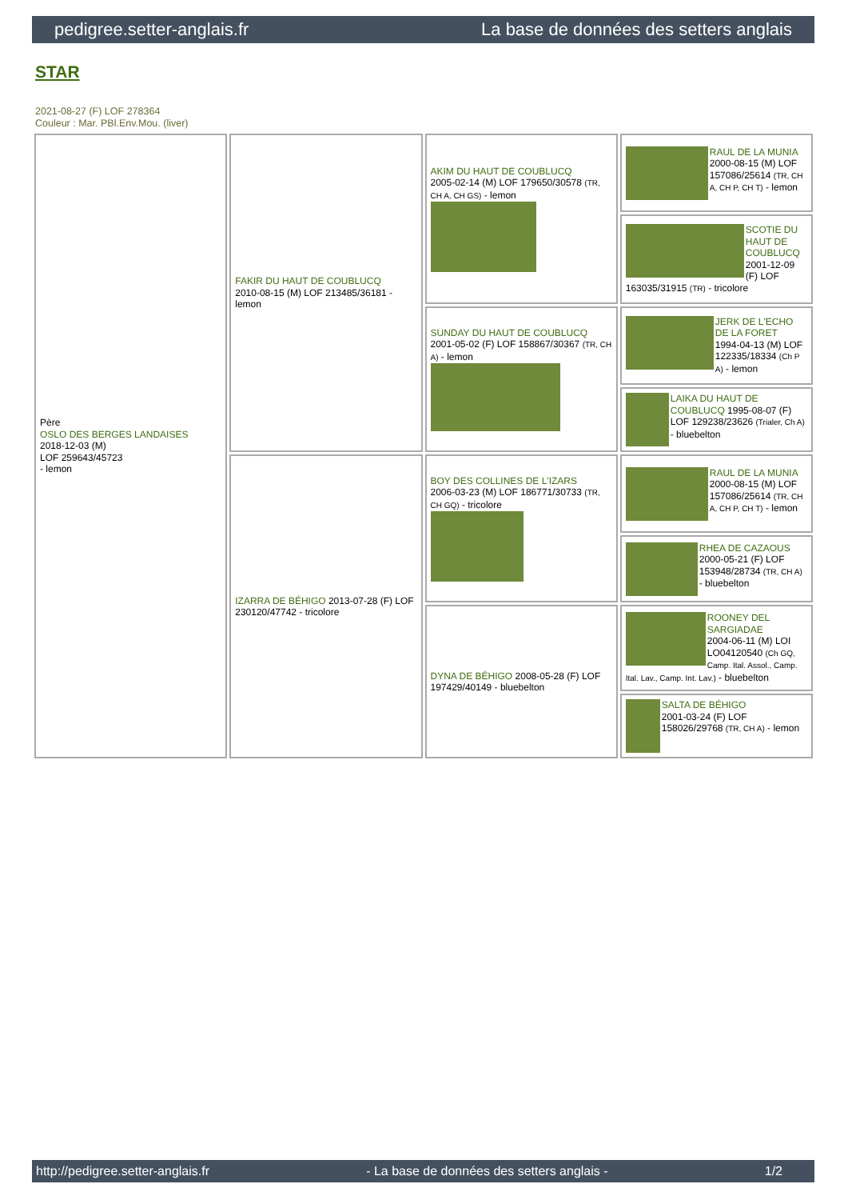pedigree.setter-anglais.fr La base de données des setters anglais
STAR
2021-08-27 (F) LOF 278364
Couleur : Mar. PBl.Env.Mou. (liver)
| Père OSLO DES BERGES LANDAISES 2018-12-03 (M) LOF 259643/45723 - lemon | FAKIR DU HAUT DE COUBLUCQ 2010-08-15 (M) LOF 213485/36181 - lemon | AKIM DU HAUT DE COUBLUCQ 2005-02-14 (M) LOF 179650/30578 (TR, CH A, CH GS) - lemon | RAUL DE LA MUNIA 2000-08-15 (M) LOF 157086/25614 (TR, CH A, CH P, CH T) - lemon |
| | | | SCOTIE DU HAUT DE COUBLUCQ 2001-12-09 (F) LOF 163035/31915 (TR) - tricolore |
| | | SUNDAY DU HAUT DE COUBLUCQ 2001-05-02 (F) LOF 158867/30367 (TR, CH A) - lemon | JERK DE L'ECHO DE LA FORET 1994-04-13 (M) LOF 122335/18334 (Ch P A) - lemon |
| | | | LAIKA DU HAUT DE COUBLUCQ 1995-08-07 (F) LOF 129238/23626 (Trialer, Ch A) - bluebelton |
| | IZARRA DE BÉHIGO 2013-07-28 (F) LOF 230120/47742 - tricolore | BOY DES COLLINES DE L'IZARS 2006-03-23 (M) LOF 186771/30733 (TR, CH GQ) - tricolore | RAUL DE LA MUNIA 2000-08-15 (M) LOF 157086/25614 (TR, CH A, CH P, CH T) - lemon |
| | | | RHEA DE CAZAOUS 2000-05-21 (F) LOF 153948/28734 (TR, CH A) - bluebelton |
| | | DYNA DE BÉHIGO 2008-05-28 (F) LOF 197429/40149 - bluebelton | ROONEY DEL SARGIADAE 2004-06-11 (M) LOI LO04120540 (Ch GQ, Camp. Ital. Assol., Camp. Ital. Lav., Camp. Int. Lav.) - bluebelton |
| | | | SALTA DE BÉHIGO 2001-03-24 (F) LOF 158026/29768 (TR, CH A) - lemon |
http://pedigree.setter-anglais.fr - La base de données des setters anglais - 1/2